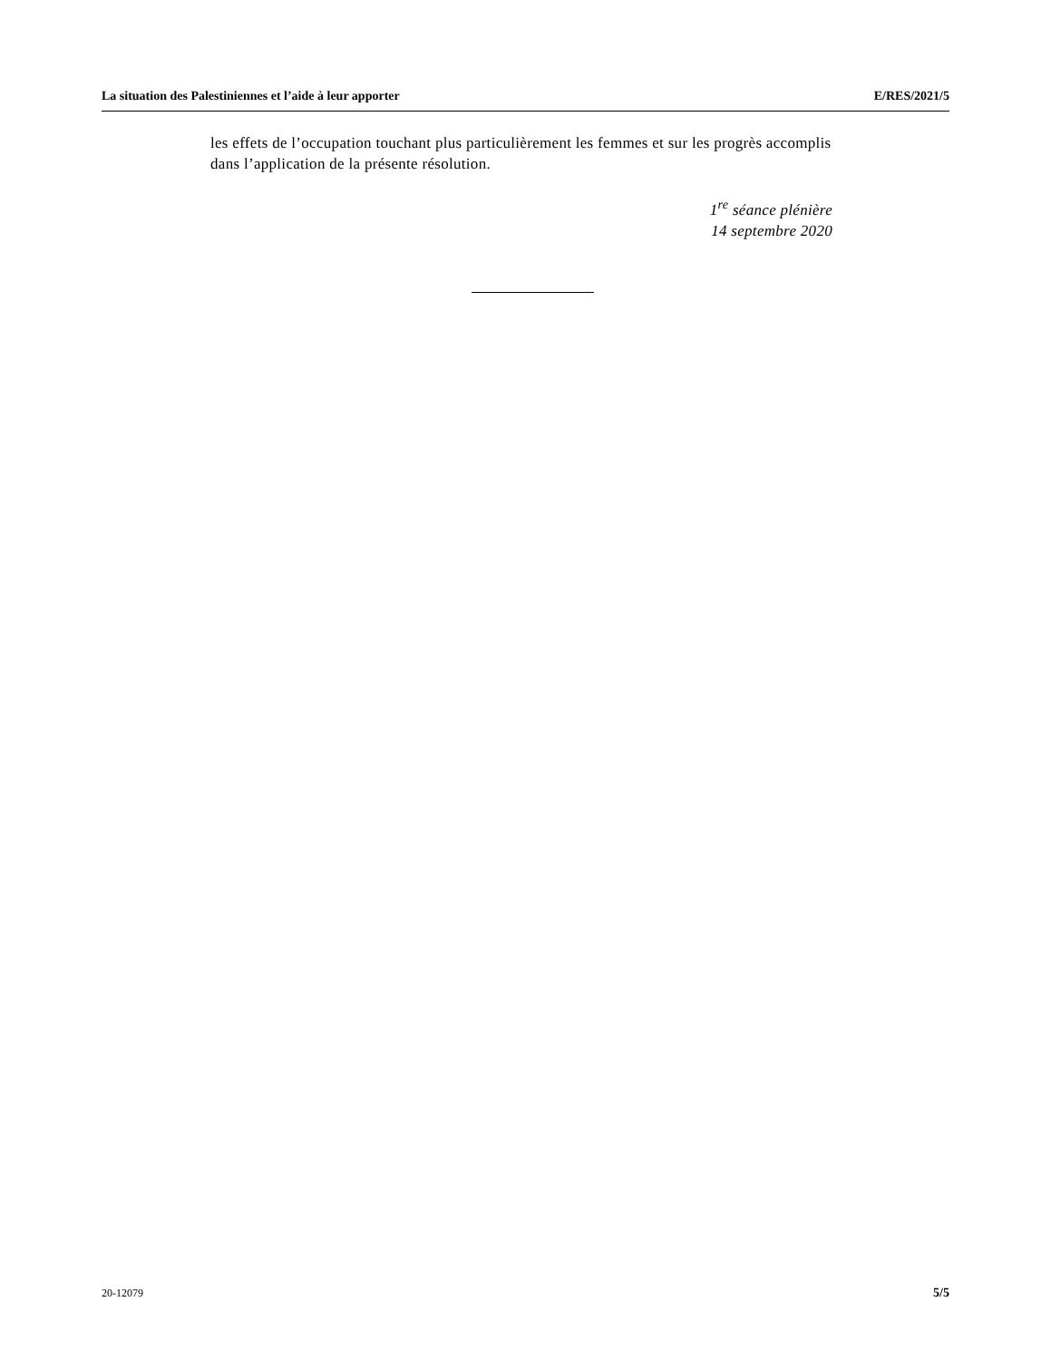La situation des Palestiniennes et l’aide à leur apporter E/RES/2021/5
les effets de l’occupation touchant plus particulièrement les femmes et sur les progrès accomplis dans l’application de la présente résolution.
1<sup>re</sup> séance plénière
14 septembre 2020
20-12079 5/5